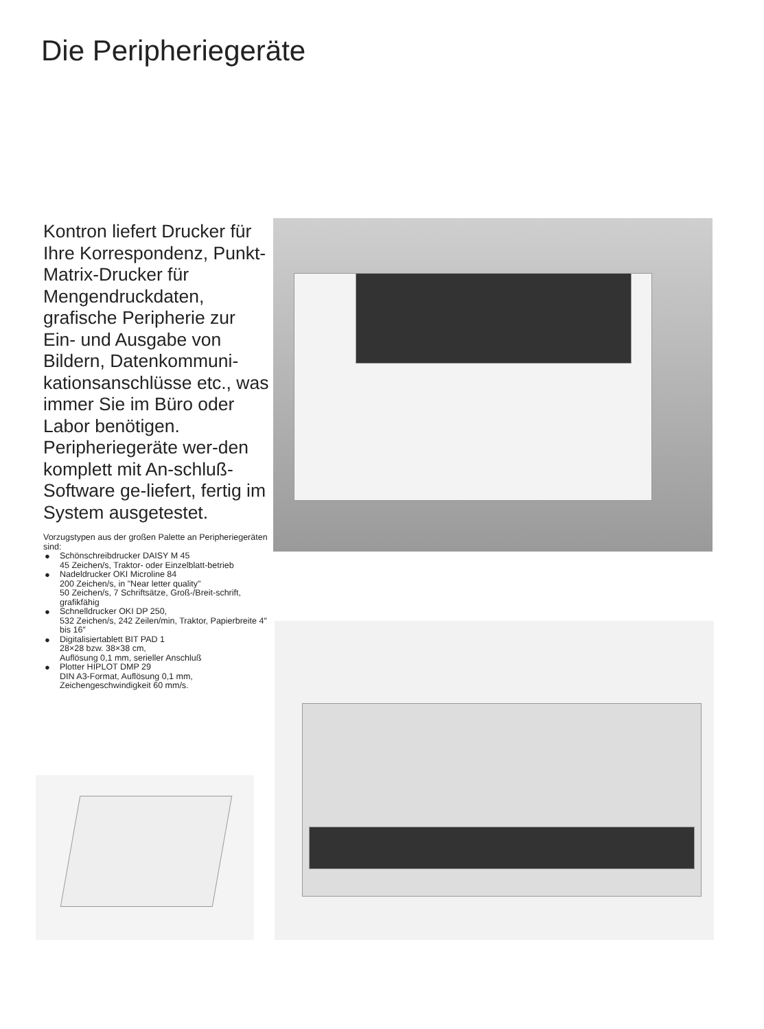Die Peripheriegeräte
Kontron liefert Drucker für Ihre Korrespondenz, Punkt-Matrix-Drucker für Mengendruckdaten, grafische Peripherie zur Ein- und Ausgabe von Bildern, Datenkommuni-kationsanschlüsse etc., was immer Sie im Büro oder Labor benötigen. Peripheriegeräte wer-den komplett mit An-schluß-Software ge-liefert, fertig im System ausgetestet.
Vorzugstypen aus der großen Palette an Peripheriegeräten sind:
● Schönschreibdrucker DAISY M 45
45 Zeichen/s, Traktor- oder Einzelblatt-betrieb
● Nadeldrucker OKI Microline 84
200 Zeichen/s, in "Near letter quality"
50 Zeichen/s, 7 Schriftsätze, Groß-/Breit-schrift, grafikfähig
● Schnelldrucker OKI DP 250,
532 Zeichen/s, 242 Zeilen/min, Traktor, Papierbreite 4″ bis 16″
● Digitalisiertablett BIT PAD 1
28×28 bzw. 38×38 cm,
Auflösung 0,1 mm, serieller Anschluß
● Plotter HIPLOT DMP 29
DIN A3-Format, Auflösung 0,1 mm, Zeichengeschwindigkeit 60 mm/s.